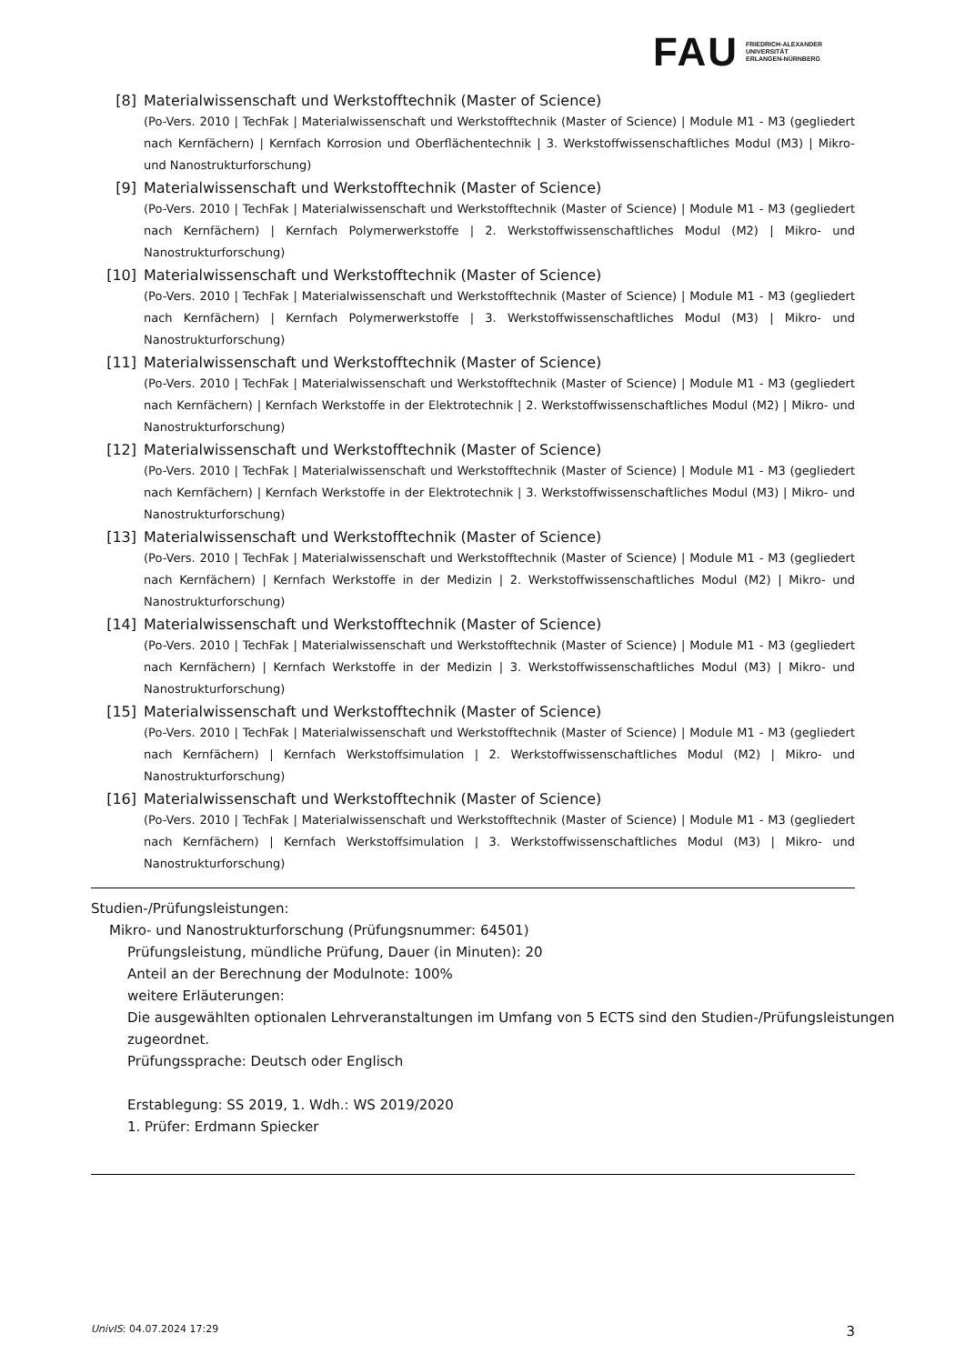FAU FRIEDRICH-ALEXANDER
UNIVERSITÄT
ERLANGEN-NÜRNBERG
[8] Materialwissenschaft und Werkstofftechnik (Master of Science)
(Po-Vers. 2010 | TechFak | Materialwissenschaft und Werkstofftechnik (Master of Science) | Module M1 - M3 (gegliedert nach Kernfächern) | Kernfach Korrosion und Oberflächentechnik | 3. Werkstoffwissenschaftliches Modul (M3) | Mikro- und Nanostrukturforschung)
[9] Materialwissenschaft und Werkstofftechnik (Master of Science)
(Po-Vers. 2010 | TechFak | Materialwissenschaft und Werkstofftechnik (Master of Science) | Module M1 - M3 (gegliedert nach Kernfächern) | Kernfach Polymerwerkstoffe | 2. Werkstoffwissenschaftliches Modul (M2) | Mikro- und Nanostrukturforschung)
[10] Materialwissenschaft und Werkstofftechnik (Master of Science)
(Po-Vers. 2010 | TechFak | Materialwissenschaft und Werkstofftechnik (Master of Science) | Module M1 - M3 (gegliedert nach Kernfächern) | Kernfach Polymerwerkstoffe | 3. Werkstoffwissenschaftliches Modul (M3) | Mikro- und Nanostrukturforschung)
[11] Materialwissenschaft und Werkstofftechnik (Master of Science)
(Po-Vers. 2010 | TechFak | Materialwissenschaft und Werkstofftechnik (Master of Science) | Module M1 - M3 (gegliedert nach Kernfächern) | Kernfach Werkstoffe in der Elektrotechnik | 2. Werkstoffwissenschaftliches Modul (M2) | Mikro- und Nanostrukturforschung)
[12] Materialwissenschaft und Werkstofftechnik (Master of Science)
(Po-Vers. 2010 | TechFak | Materialwissenschaft und Werkstofftechnik (Master of Science) | Module M1 - M3 (gegliedert nach Kernfächern) | Kernfach Werkstoffe in der Elektrotechnik | 3. Werkstoffwissenschaftliches Modul (M3) | Mikro- und Nanostrukturforschung)
[13] Materialwissenschaft und Werkstofftechnik (Master of Science)
(Po-Vers. 2010 | TechFak | Materialwissenschaft und Werkstofftechnik (Master of Science) | Module M1 - M3 (gegliedert nach Kernfächern) | Kernfach Werkstoffe in der Medizin | 2. Werkstoffwissenschaftliches Modul (M2) | Mikro- und Nanostrukturforschung)
[14] Materialwissenschaft und Werkstofftechnik (Master of Science)
(Po-Vers. 2010 | TechFak | Materialwissenschaft und Werkstofftechnik (Master of Science) | Module M1 - M3 (gegliedert nach Kernfächern) | Kernfach Werkstoffe in der Medizin | 3. Werkstoffwissenschaftliches Modul (M3) | Mikro- und Nanostrukturforschung)
[15] Materialwissenschaft und Werkstofftechnik (Master of Science)
(Po-Vers. 2010 | TechFak | Materialwissenschaft und Werkstofftechnik (Master of Science) | Module M1 - M3 (gegliedert nach Kernfächern) | Kernfach Werkstoffsimulation | 2. Werkstoffwissenschaftliches Modul (M2) | Mikro- und Nanostrukturforschung)
[16] Materialwissenschaft und Werkstofftechnik (Master of Science)
(Po-Vers. 2010 | TechFak | Materialwissenschaft und Werkstofftechnik (Master of Science) | Module M1 - M3 (gegliedert nach Kernfächern) | Kernfach Werkstoffsimulation | 3. Werkstoffwissenschaftliches Modul (M3) | Mikro- und Nanostrukturforschung)
Studien-/Prüfungsleistungen:
Mikro- und Nanostrukturforschung (Prüfungsnummer: 64501)
Prüfungsleistung, mündliche Prüfung, Dauer (in Minuten): 20
Anteil an der Berechnung der Modulnote: 100%
weitere Erläuterungen:
Die ausgewählten optionalen Lehrveranstaltungen im Umfang von 5 ECTS sind den Studien-/Prüfungsleistungen
zugeordnet.
Prüfungssprache: Deutsch oder Englisch
Erstablegung: SS 2019, 1. Wdh.: WS 2019/2020
1. Prüfer: Erdmann Spiecker
UnivIS: 04.07.2024 17:29 3